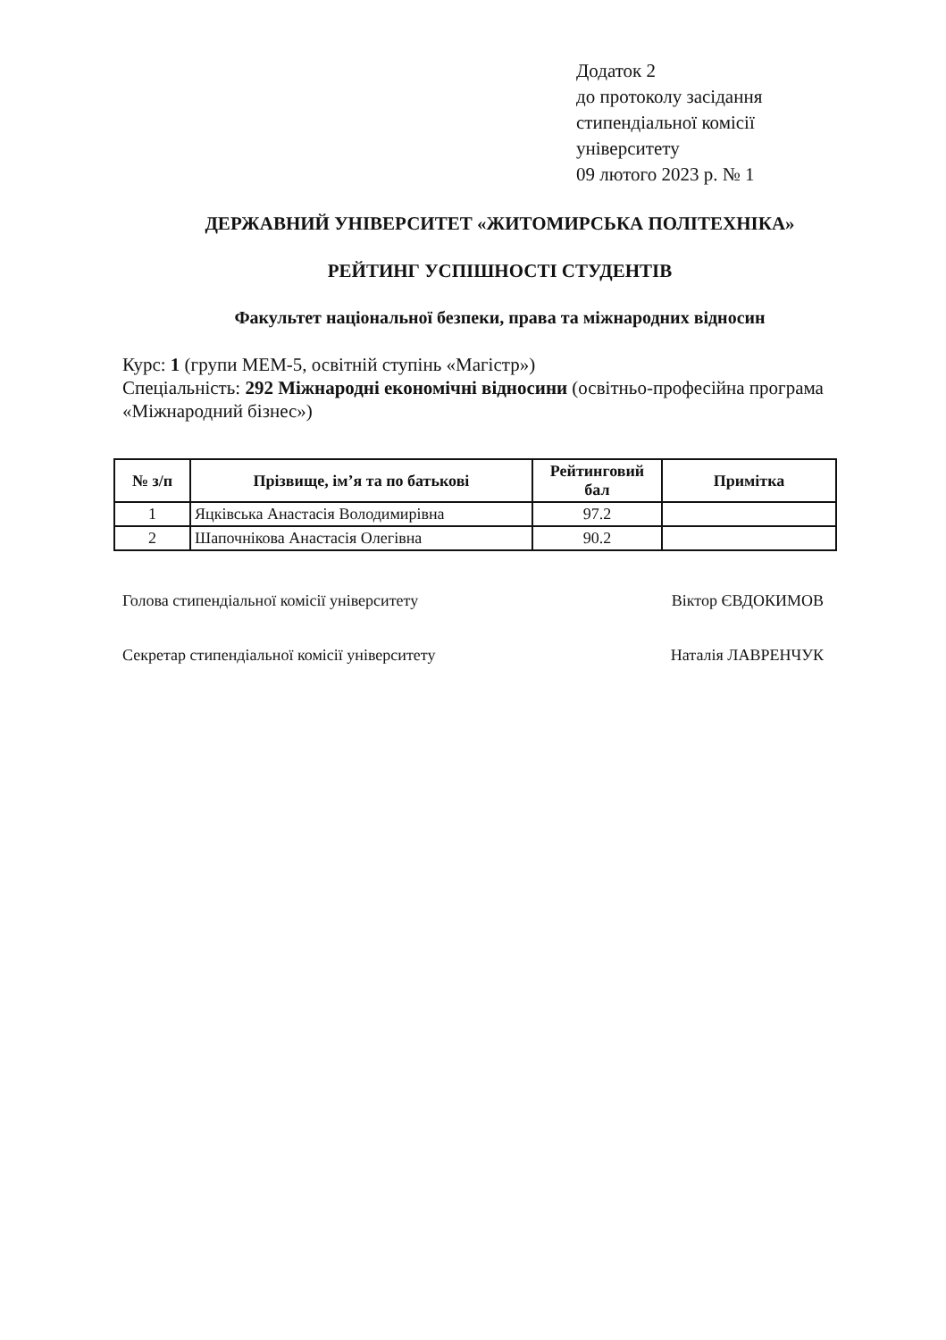Додаток 2
до протоколу засідання
стипендіальної комісії
університету
09 лютого 2023 р. № 1
ДЕРЖАВНИЙ УНІВЕРСИТЕТ «ЖИТОМИРСЬКА ПОЛІТЕХНІКА»
РЕЙТИНГ УСПІШНОСТІ СТУДЕНТІВ
Факультет національної безпеки, права та міжнародних відносин
Курс: 1 (групи МЕМ-5, освітній ступінь «Магістр»)
Спеціальність: 292 Міжнародні економічні відносини (освітньо-професійна програма «Міжнародний бізнес»)
| № з/п | Прізвище, ім’я та по батькові | Рейтинговий бал | Примітка |
| --- | --- | --- | --- |
| 1 | Яцківська Анастасія Володимирівна | 97.2 | |
| 2 | Шапочнікова Анастасія Олегівна | 90.2 | |
Голова стипендіальної комісії університету Віктор ЄВДОКИМОВ
Секретар стипендіальної комісії університету Наталія ЛАВРЕНЧУК